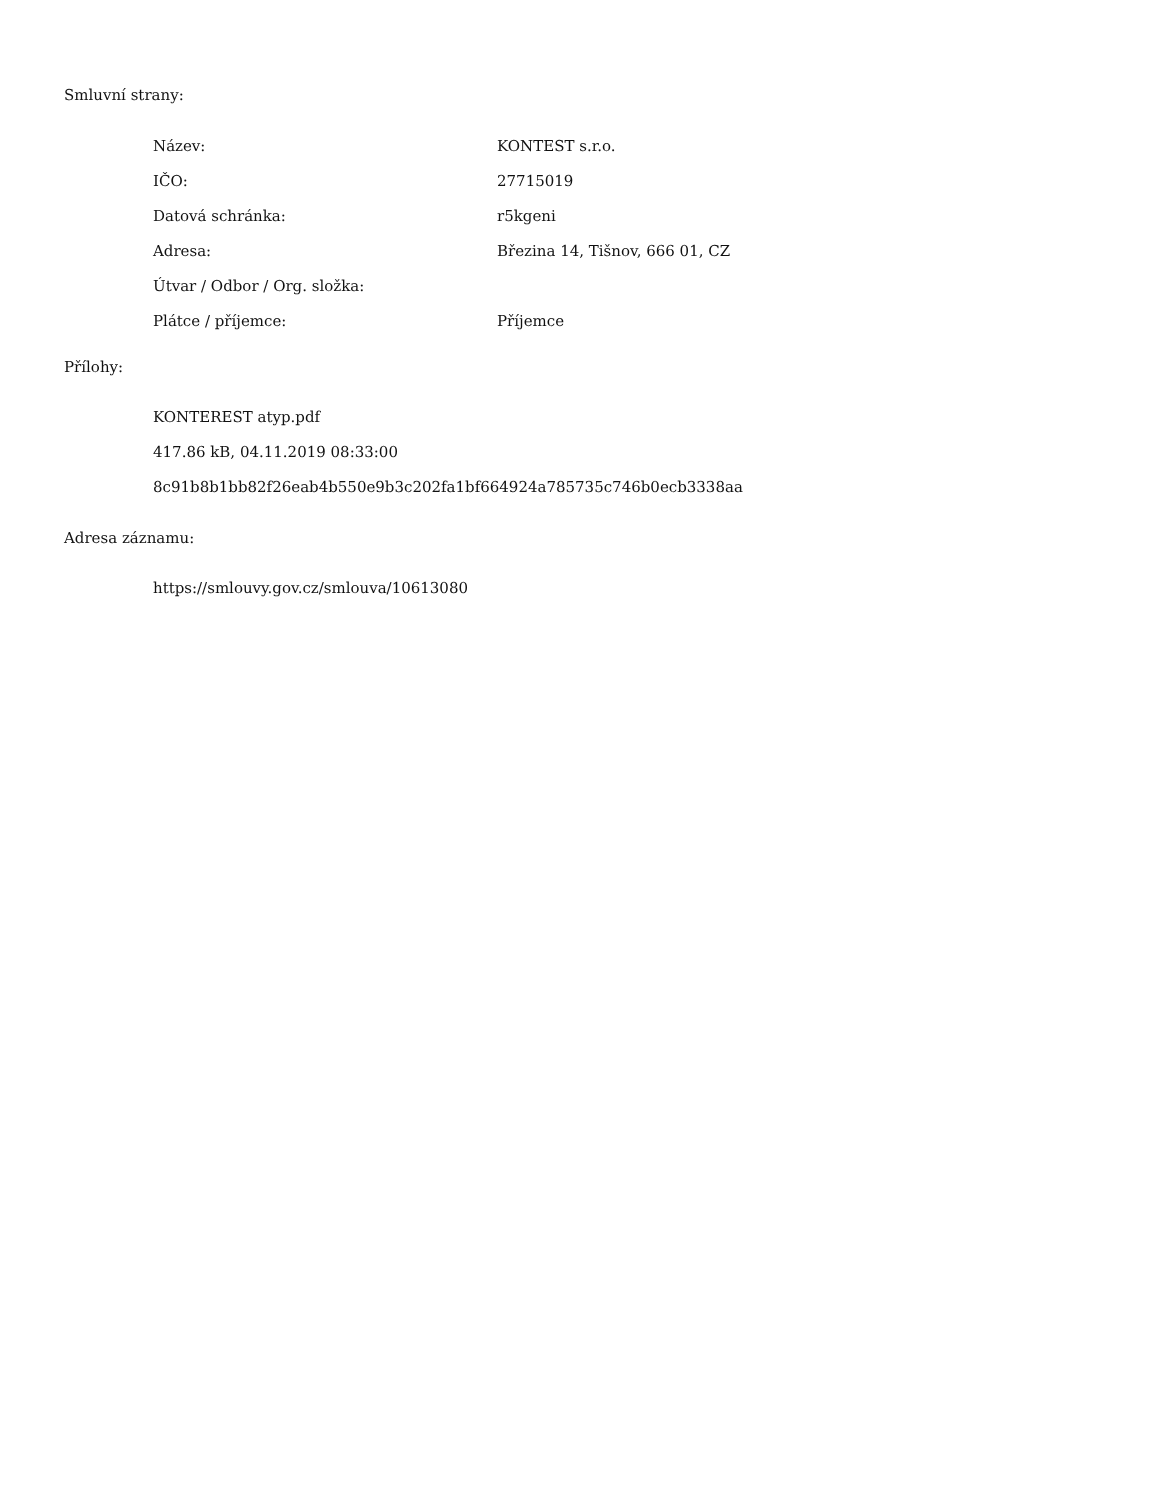Smluvní strany:
| Název: | KONTEST s.r.o. |
| IČO: | 27715019 |
| Datová schránka: | r5kgeni |
| Adresa: | Březina 14, Tišnov, 666 01, CZ |
| Útvar / Odbor / Org. složka: | |
| Plátce / příjemce: | Příjemce |
Přílohy:
KONTEREST atyp.pdf
417.86 kB, 04.11.2019 08:33:00
8c91b8b1bb82f26eab4b550e9b3c202fa1bf664924a785735c746b0ecb3338aa
Adresa záznamu:
https://smlouvy.gov.cz/smlouva/10613080